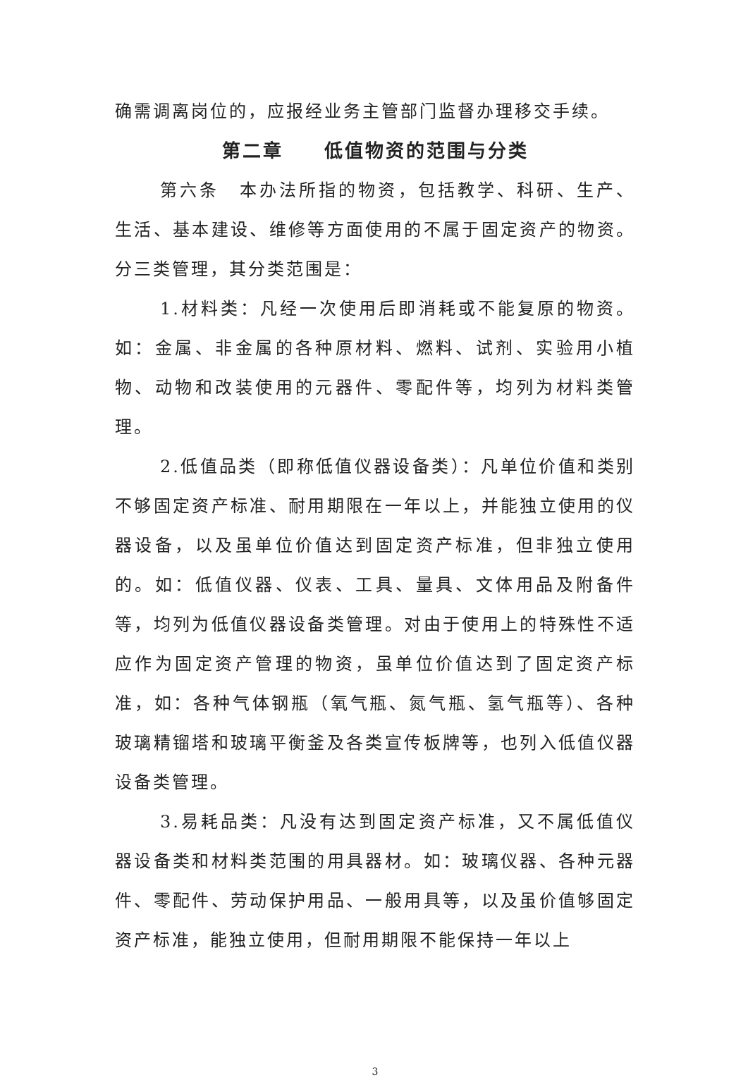确需调离岗位的，应报经业务主管部门监督办理移交手续。
第二章　　低值物资的范围与分类
第六条　本办法所指的物资，包括教学、科研、生产、生活、基本建设、维修等方面使用的不属于固定资产的物资。分三类管理，其分类范围是：
1.材料类：凡经一次使用后即消耗或不能复原的物资。如：金属、非金属的各种原材料、燃料、试剂、实验用小植物、动物和改装使用的元器件、零配件等，均列为材料类管理。
2.低值品类（即称低值仪器设备类）：凡单位价值和类别不够固定资产标准、耐用期限在一年以上，并能独立使用的仪器设备，以及虽单位价值达到固定资产标准，但非独立使用的。如：低值仪器、仪表、工具、量具、文体用品及附备件等，均列为低值仪器设备类管理。对由于使用上的特殊性不适应作为固定资产管理的物资，虽单位价值达到了固定资产标准，如：各种气体钢瓶（氧气瓶、氮气瓶、氢气瓶等）、各种玻璃精镏塔和玻璃平衡釜及各类宣传板牌等，也列入低值仪器设备类管理。
3.易耗品类：凡没有达到固定资产标准，又不属低值仪器设备类和材料类范围的用具器材。如：玻璃仪器、各种元器件、零配件、劳动保护用品、一般用具等，以及虽价值够固定资产标准，能独立使用，但耐用期限不能保持一年以上
3